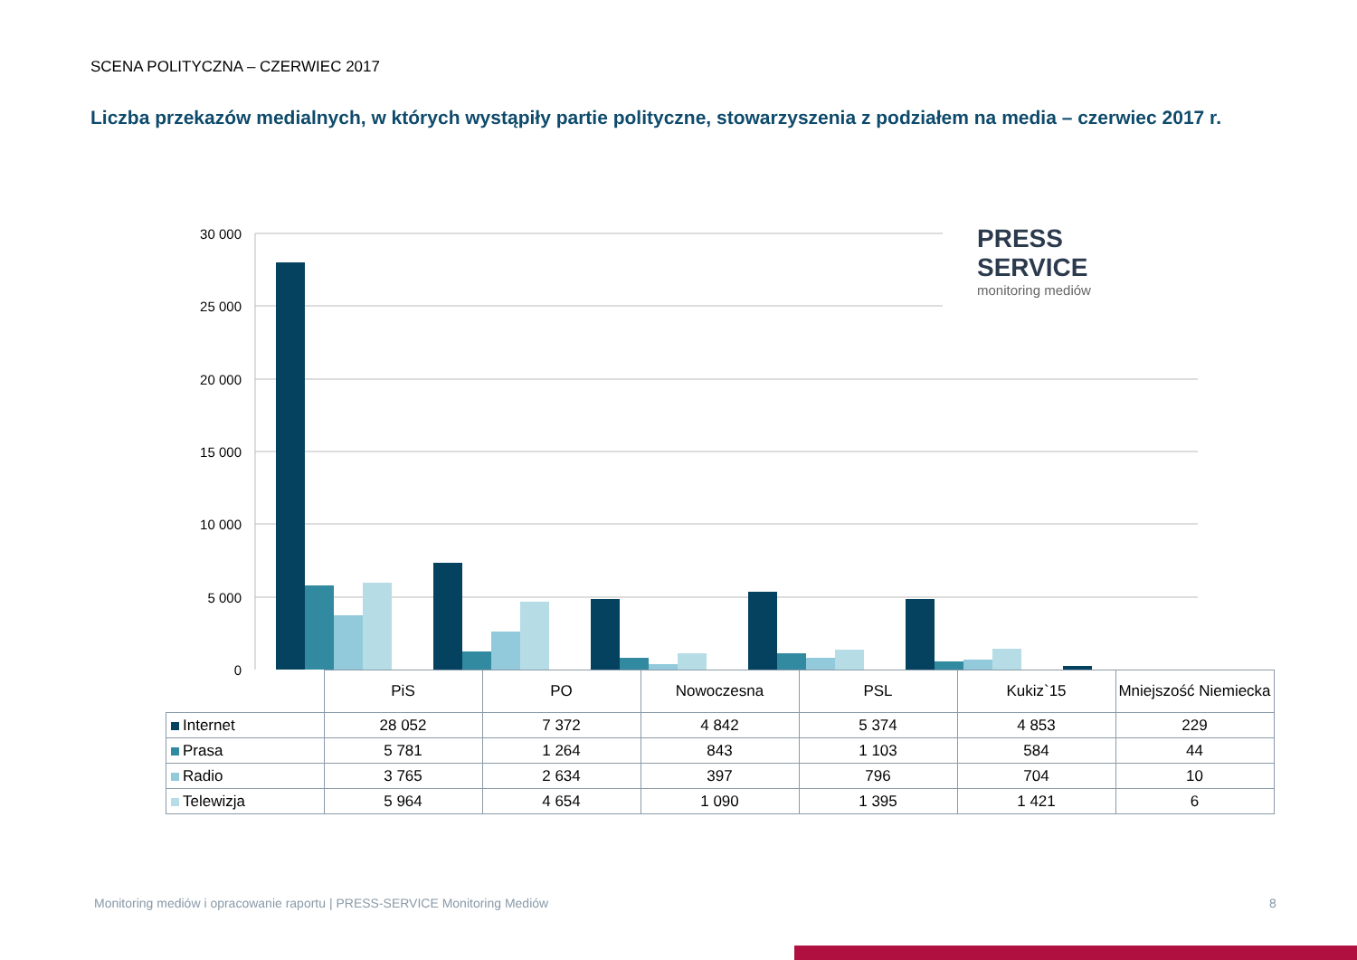SCENA POLITYCZNA – CZERWIEC 2017
Liczba przekazów medialnych, w których wystąpiły partie polityczne, stowarzyszenia z podziałem na media – czerwiec 2017 r.
30 000
25 000
20 000
15 000
10 000
5 000
0
PRESS
SERVICE
monitoring mediów
| | PiS | PO | Nowoczesna | PSL | Kukiz`15 | Mniejszość Niemiecka |
| --- | --- | --- | --- | --- | --- | --- |
| Internet | 28 052 | 7 372 | 4 842 | 5 374 | 4 853 | 229 |
| Prasa | 5 781 | 1 264 | 843 | 1 103 | 584 | 44 |
| Radio | 3 765 | 2 634 | 397 | 796 | 704 | 10 |
| Telewizja | 5 964 | 4 654 | 1 090 | 1 395 | 1 421 | 6 |
Monitoring mediów i opracowanie raportu | PRESS-SERVICE Monitoring Mediów
8